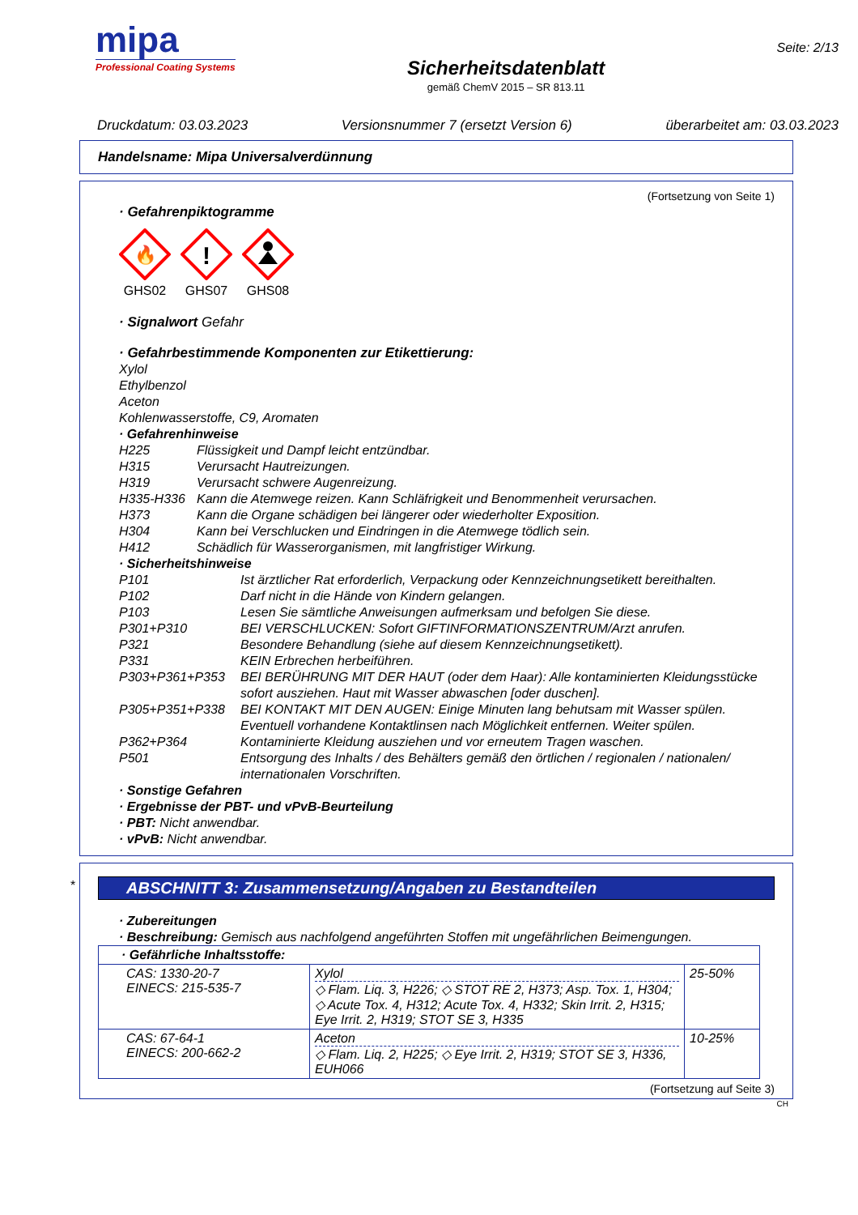mipa
Professional Coating Systems
Sicherheitsdatenblatt
gemäß ChemV 2015 – SR 813.11
Seite: 2/13
Druckdatum: 03.03.2023 Versionsnummer 7 (ersetzt Version 6) überarbeitet am: 03.03.2023
Handelsname: Mipa Universalverdünnung
(Fortsetzung von Seite 1)
· Gefahrenpiktogramme
🔥
GHS02
!
GHS07
GHS08
· Signalwort Gefahr
· Gefahrbestimmende Komponenten zur Etikettierung:
Xylol
Ethylbenzol
Aceton
Kohlenwasserstoffe, C9, Aromaten
· Gefahrenhinweise
H225 Flüssigkeit und Dampf leicht entzündbar. H315 Verursacht Hautreizungen. H319 Verursacht schwere Augenreizung. H335-H336 Kann die Atemwege reizen. Kann Schläfrigkeit und Benommenheit verursachen. H373 Kann die Organe schädigen bei längerer oder wiederholter Exposition. H304 Kann bei Verschlucken und Eindringen in die Atemwege tödlich sein. H412 Schädlich für Wasserorganismen, mit langfristiger Wirkung.
· Sicherheitshinweise
P101 Ist ärztlicher Rat erforderlich, Verpackung oder Kennzeichnungsetikett bereithalten. P102 Darf nicht in die Hände von Kindern gelangen. P103 Lesen Sie sämtliche Anweisungen aufmerksam und befolgen Sie diese. P301+P310 BEI VERSCHLUCKEN: Sofort GIFTINFORMATIONSZENTRUM/Arzt anrufen. P321 Besondere Behandlung (siehe auf diesem Kennzeichnungsetikett). P331 KEIN Erbrechen herbeiführen. P303+P361+P353 BEI BERÜHRUNG MIT DER HAUT (oder dem Haar): Alle kontaminierten Kleidungsstücke sofort ausziehen. Haut mit Wasser abwaschen [oder duschen]. P305+P351+P338 BEI KONTAKT MIT DEN AUGEN: Einige Minuten lang behutsam mit Wasser spülen. Eventuell vorhandene Kontaktlinsen nach Möglichkeit entfernen. Weiter spülen. P362+P364 Kontaminierte Kleidung ausziehen und vor erneutem Tragen waschen. P501 Entsorgung des Inhalts / des Behälters gemäß den örtlichen / regionalen / nationalen/ internationalen Vorschriften.
· Sonstige Gefahren
· Ergebnisse der PBT- und vPvB-Beurteilung
· PBT: Nicht anwendbar.
· vPvB: Nicht anwendbar.
*
ABSCHNITT 3: Zusammensetzung/Angaben zu Bestandteilen
· Zubereitungen
· Beschreibung: Gemisch aus nachfolgend angeführten Stoffen mit ungefährlichen Beimengungen.
| · Gefährliche Inhaltsstoffe: | | |
| --- | --- | --- |
| CAS: 1330-20-7 EINECS: 215-535-7 | Xylol ◇ Flam. Liq. 3, H226; ◇ STOT RE 2, H373; Asp. Tox. 1, H304; ◇ Acute Tox. 4, H312; Acute Tox. 4, H332; Skin Irrit. 2, H315; Eye Irrit. 2, H319; STOT SE 3, H335 | 25-50% |
| CAS: 67-64-1 EINECS: 200-662-2 | Aceton ◇ Flam. Liq. 2, H225; ◇ Eye Irrit. 2, H319; STOT SE 3, H336, EUH066 | 10-25% |
(Fortsetzung auf Seite 3)
CH